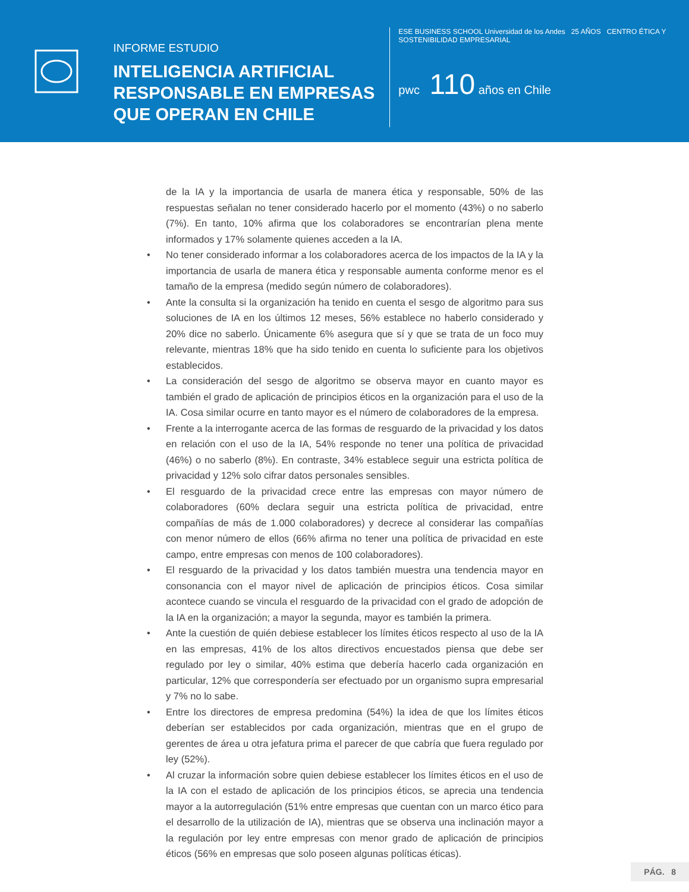INFORME ESTUDIO
INTELIGENCIA ARTIFICIAL RESPONSABLE EN EMPRESAS QUE OPERAN EN CHILE
ESE BUSINESS SCHOOL Universidad de los Andes 25 AÑOS CENTRO ÉTICA Y SOSTENIBILIDAD EMPRESARIAL
pwc 110 años en Chile
de la IA y la importancia de usarla de manera ética y responsable, 50% de las respuestas señalan no tener considerado hacerlo por el momento (43%) o no saberlo (7%). En tanto, 10% afirma que los colaboradores se encontrarían plena mente informados y 17% solamente quienes acceden a la IA.
• No tener considerado informar a los colaboradores acerca de los impactos de la IA y la importancia de usarla de manera ética y responsable aumenta conforme menor es el tamaño de la empresa (medido según número de colaboradores).
• Ante la consulta si la organización ha tenido en cuenta el sesgo de algoritmo para sus soluciones de IA en los últimos 12 meses, 56% establece no haberlo considerado y 20% dice no saberlo. Únicamente 6% asegura que sí y que se trata de un foco muy relevante, mientras 18% que ha sido tenido en cuenta lo suficiente para los objetivos establecidos.
• La consideración del sesgo de algoritmo se observa mayor en cuanto mayor es también el grado de aplicación de principios éticos en la organización para el uso de la IA. Cosa similar ocurre en tanto mayor es el número de colaboradores de la empresa.
• Frente a la interrogante acerca de las formas de resguardo de la privacidad y los datos en relación con el uso de la IA, 54% responde no tener una política de privacidad (46%) o no saberlo (8%). En contraste, 34% establece seguir una estricta política de privacidad y 12% solo cifrar datos personales sensibles.
• El resguardo de la privacidad crece entre las empresas con mayor número de colaboradores (60% declara seguir una estricta política de privacidad, entre compañías de más de 1.000 colaboradores) y decrece al considerar las compañías con menor número de ellos (66% afirma no tener una política de privacidad en este campo, entre empresas con menos de 100 colaboradores).
• El resguardo de la privacidad y los datos también muestra una tendencia mayor en consonancia con el mayor nivel de aplicación de principios éticos. Cosa similar acontece cuando se vincula el resguardo de la privacidad con el grado de adopción de la IA en la organización; a mayor la segunda, mayor es también la primera.
• Ante la cuestión de quién debiese establecer los límites éticos respecto al uso de la IA en las empresas, 41% de los altos directivos encuestados piensa que debe ser regulado por ley o similar, 40% estima que debería hacerlo cada organización en particular, 12% que correspondería ser efectuado por un organismo supra empresarial y 7% no lo sabe.
• Entre los directores de empresa predomina (54%) la idea de que los límites éticos deberían ser establecidos por cada organización, mientras que en el grupo de gerentes de área u otra jefatura prima el parecer de que cabría que fuera regulado por ley (52%).
• Al cruzar la información sobre quien debiese establecer los límites éticos en el uso de la IA con el estado de aplicación de los principios éticos, se aprecia una tendencia mayor a la autorregulación (51% entre empresas que cuentan con un marco ético para el desarrollo de la utilización de IA), mientras que se observa una inclinación mayor a la regulación por ley entre empresas con menor grado de aplicación de principios éticos (56% en empresas que solo poseen algunas políticas éticas).
PÁG. 8